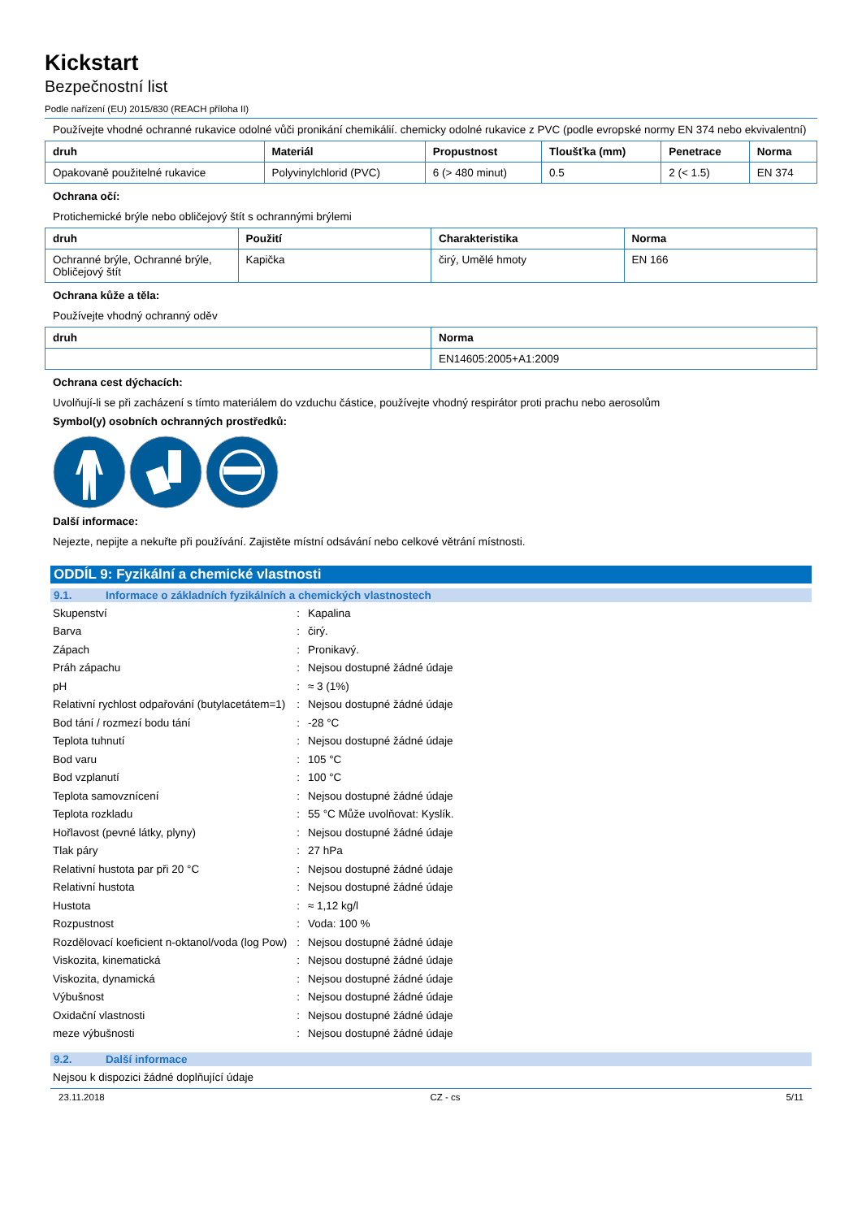Kickstart
Bezpečnostní list
Podle nařízení (EU) 2015/830 (REACH příloha II)
Používejte vhodné ochranné rukavice odolné vůči pronikání chemikálií. chemicky odolné rukavice z PVC (podle evropské normy EN 374 nebo ekvivalentní)
| druh | Materiál | Propustnost | Tloušťka (mm) | Penetrace | Norma |
| --- | --- | --- | --- | --- | --- |
| Opakovaně použitelné rukavice | Polyvinylchlorid (PVC) | 6 (> 480 minut) | 0.5 | 2 (< 1.5) | EN 374 |
Ochrana očí:
Protichemické brýle nebo obličejový štít s ochrannými brýlemi
| druh | Použití | Charakteristika | Norma |
| --- | --- | --- | --- |
| Ochranné brýle, Ochranné brýle, Obličejový štít | Kapička | čirý, Umělé hmoty | EN 166 |
Ochrana kůže a těla:
Používejte vhodný ochranný oděv
| druh | Norma |
| --- | --- |
| | EN14605:2005+A1:2009 |
Ochrana cest dýchacích:
Uvolňují-li se při zacházení s tímto materiálem do vzduchu částice, používejte vhodný respirátor proti prachu nebo aerosolům
Symbol(y) osobních ochranných prostředků:
Další informace:
Nejezte, nepijte a nekuřte při používání. Zajistěte místní odsávání nebo celkové větrání místnosti.
ODDÍL 9: Fyzikální a chemické vlastnosti
9.1. Informace o základních fyzikálních a chemických vlastnostech
| Skupenství | : | Kapalina |
| Barva | : | čirý. |
| Zápach | : | Pronikavý. |
| Práh zápachu | : | Nejsou dostupné žádné údaje |
| pH | : | ≈ 3 (1%) |
| Relativní rychlost odpařování (butylacetátem=1) | : | Nejsou dostupné žádné údaje |
| Bod tání / rozmezí bodu tání | : | -28 °C |
| Teplota tuhnutí | : | Nejsou dostupné žádné údaje |
| Bod varu | : | 105 °C |
| Bod vzplanutí | : | 100 °C |
| Teplota samovznícení | : | Nejsou dostupné žádné údaje |
| Teplota rozkladu | : | 55 °C Může uvolňovat: Kyslík. |
| Hořlavost (pevné látky, plyny) | : | Nejsou dostupné žádné údaje |
| Tlak páry | : | 27 hPa |
| Relativní hustota par při 20 °C | : | Nejsou dostupné žádné údaje |
| Relativní hustota | : | Nejsou dostupné žádné údaje |
| Hustota | : | ≈ 1,12 kg/l |
| Rozpustnost | : | Voda: 100 % |
| Rozdělovací koeficient n-oktanol/voda (log Pow) | : | Nejsou dostupné žádné údaje |
| Viskozita, kinematická | : | Nejsou dostupné žádné údaje |
| Viskozita, dynamická | : | Nejsou dostupné žádné údaje |
| Výbušnost | : | Nejsou dostupné žádné údaje |
| Oxidační vlastnosti | : | Nejsou dostupné žádné údaje |
| meze výbušnosti | : | Nejsou dostupné žádné údaje |
9.2. Další informace
Nejsou k dispozici žádné doplňující údaje
23.11.2018 CZ - cs 5/11